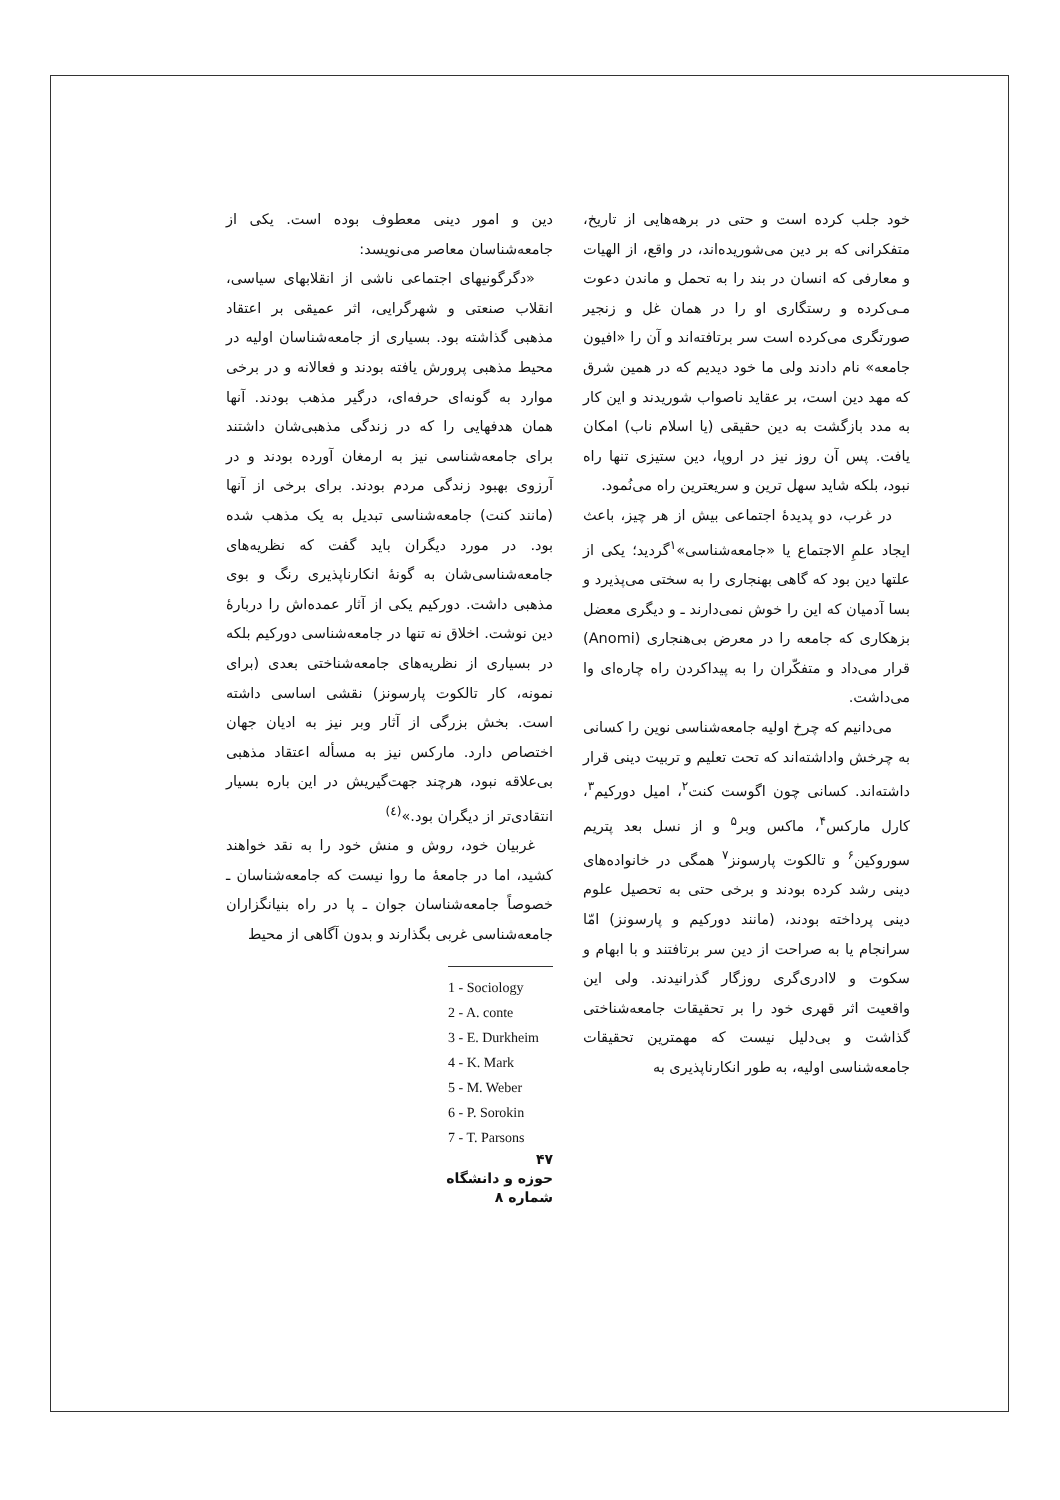خود جلب کرده است و حتی در برهه‌هایی از تاریخ، متفکرانی که بر دین می‌شوریده‌اند، در واقع، از الهیات و معارفی که انسان در بند را به تحمل و ماندن دعوت مـی‌کرده و رستگاری او را در همان غل و زنجیر صورتگری می‌کرده است سر برتافته‌اند و آن را «افیون جامعه» نام دادند ولی ما خود دیدیم که در همین شرق که مهد دین است، بر عقاید ناصواب شوریدند و این کار به مدد بازگشت به دین حقیقی (یا اسلام ناب) امکان یافت. پس آن روز نیز در اروپا، دین ستیزی تنها راه نبود، بلکه شاید سهل ترین و سریعترین راه می‌نُمود.
در غرب، دو پدیدهٔ اجتماعی بیش از هر چیز، باعث ایجاد علمِ الاجتماع یا «جامعه‌شناسی»<sup>۱</sup>گردید؛ یکی از علتها دین بود که گاهی بهنجاری را به سختی می‌پذیرد و بسا آدمیان که این را خوش نمی‌دارند ـ و دیگری معضل بزهکاری که جامعه را در معرض بی‌هنجاری (Anomi) قرار می‌داد و متفکّران را به پیداکردن راه چاره‌ای وا می‌داشت.
می‌دانیم که چرخ اولیه جامعه‌شناسی نوین را کسانی به چرخش واداشته‌اند که تحت تعلیم و تربیت دینی قرار داشته‌اند. کسانی چون اگوست کنت<sup>۲</sup>، امیل دورکیم<sup>۳</sup>، کارل مارکس<sup>۴</sup>، ماکس وبر<sup>۵</sup> و از نسل بعد پتریم سوروکین<sup>۶</sup> و تالکوت پارسونز<sup>۷</sup> همگی در خانواده‌های دینی رشد کرده بودند و برخی حتی به تحصیل علوم دینی پرداخته بودند، (مانند دورکیم و پارسونز) امّا سرانجام یا به صراحت از دین سر برتافتند و با ابهام و سکوت و لاادری‌گری روزگار گذرانیدند. ولی این واقعیت اثر قهری خود را بر تحقیقات جامعه‌شناختی گذاشت و بی‌دلیل نیست که مهمترین تحقیقات جامعه‌شناسی اولیه، به طور انکارناپذیری به
دین و امور دینی معطوف بوده است. یکی از جامعه‌شناسان معاصر می‌نویسد:
«دگرگونیهای اجتماعی ناشی از انقلابهای سیاسی، انقلاب صنعتی و شهرگرایی، اثر عمیقی بر اعتقاد مذهبی گذاشته بود. بسیاری از جامعه‌شناسان اولیه در محیط مذهبی پرورش یافته بودند و فعالانه و در برخی موارد به گونه‌ای حرفه‌ای، درگیر مذهب بودند. آنها همان هدفهایی را که در زندگی مذهبی‌شان داشتند برای جامعه‌شناسی نیز به ارمغان آورده بودند و در آرزوی بهبود زندگی مردم بودند. برای برخی از آنها (مانند کنت) جامعه‌شناسی تبدیل به یک مذهب شده بود. در مورد دیگران باید گفت که نظریه‌های جامعه‌شناسی‌شان به گونهٔ انکارناپذیری رنگ و بوی مذهبی داشت. دورکیم یکی از آثار عمده‌اش را دربارهٔ دین نوشت. اخلاق نه تنها در جامعه‌شناسی دورکیم بلکه در بسیاری از نظریه‌های جامعه‌شناختی بعدی (برای نمونه، کار تالکوت پارسونز) نقشی اساسی داشته است. بخش بزرگی از آثار وبر نیز به ادیان جهان اختصاص دارد. مارکس نیز به مسأله اعتقاد مذهبی بی‌علاقه نبود، هرچند جهت‌گیریش در این باره بسیار انتقادی‌تر از دیگران بود.»<sup>(٤)</sup>
غربیان خود، روش و منش خود را به نقد خواهند کشید، اما در جامعهٔ ما روا نیست که جامعه‌شناسان ـ خصوصاً جامعه‌شناسان جوان ـ پا در راه بنیانگزاران جامعه‌شناسی غربی بگذارند و بدون آگاهی از محیط
1 - Sociology
2 - A. conte
3 - E. Durkheim
4 - K. Mark
5 - M. Weber
6 - P. Sorokin
7 - T. Parsons
۴۷
حوزه و دانشگاه
شماره ۸